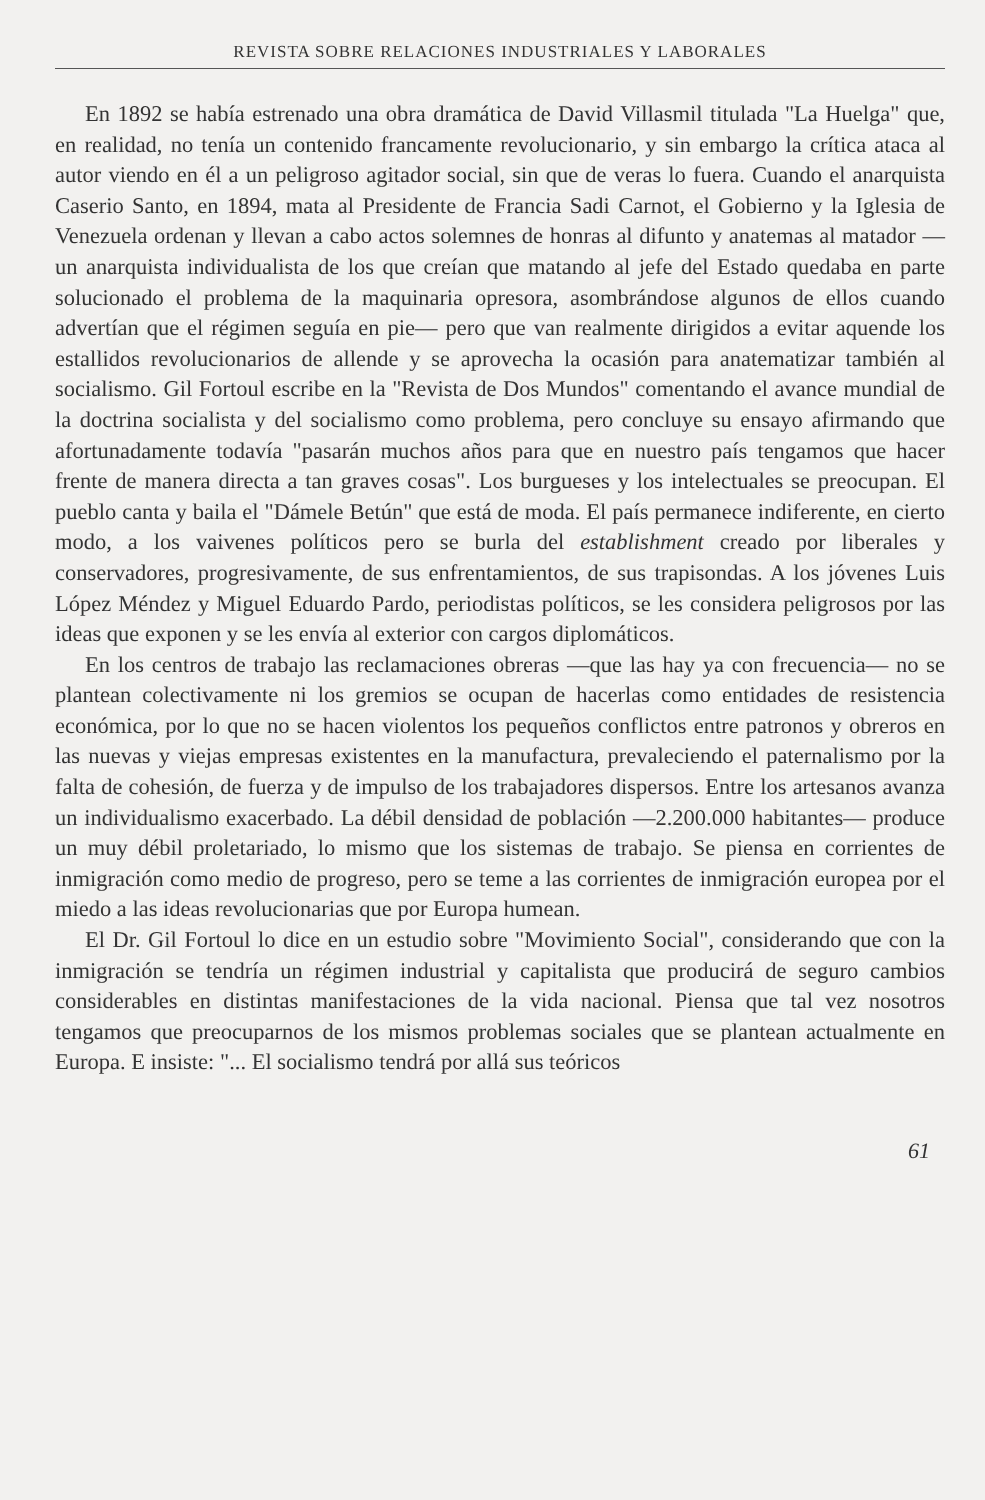REVISTA SOBRE RELACIONES INDUSTRIALES Y LABORALES
En 1892 se había estrenado una obra dramática de David Villasmil titulada "La Huelga" que, en realidad, no tenía un contenido francamente revolucionario, y sin embargo la crítica ataca al autor viendo en él a un peligroso agitador social, sin que de veras lo fuera. Cuando el anarquista Caserio Santo, en 1894, mata al Presidente de Francia Sadi Carnot, el Gobierno y la Iglesia de Venezuela ordenan y llevan a cabo actos solemnes de honras al difunto y anatemas al matador —un anarquista individualista de los que creían que matando al jefe del Estado quedaba en parte solucionado el problema de la maquinaria opresora, asombrándose algunos de ellos cuando advertían que el régimen seguía en pie— pero que van realmente dirigidos a evitar aquende los estallidos revolucionarios de allende y se aprovecha la ocasión para anatematizar también al socialismo. Gil Fortoul escribe en la "Revista de Dos Mundos" comentando el avance mundial de la doctrina socialista y del socialismo como problema, pero concluye su ensayo afirmando que afortunadamente todavía "pasarán muchos años para que en nuestro país tengamos que hacer frente de manera directa a tan graves cosas". Los burgueses y los intelectuales se preocupan. El pueblo canta y baila el "Dámele Betún" que está de moda. El país permanece indiferente, en cierto modo, a los vaivenes políticos pero se burla del establishment creado por liberales y conservadores, progresivamente, de sus enfrentamientos, de sus trapisondas. A los jóvenes Luis López Méndez y Miguel Eduardo Pardo, periodistas políticos, se les considera peligrosos por las ideas que exponen y se les envía al exterior con cargos diplomáticos.
En los centros de trabajo las reclamaciones obreras —que las hay ya con frecuencia— no se plantean colectivamente ni los gremios se ocupan de hacerlas como entidades de resistencia económica, por lo que no se hacen violentos los pequeños conflictos entre patronos y obreros en las nuevas y viejas empresas existentes en la manufactura, prevaleciendo el paternalismo por la falta de cohesión, de fuerza y de impulso de los trabajadores dispersos. Entre los artesanos avanza un individualismo exacerbado. La débil densidad de población —2.200.000 habitantes— produce un muy débil proletariado, lo mismo que los sistemas de trabajo. Se piensa en corrientes de inmigración como medio de progreso, pero se teme a las corrientes de inmigración europea por el miedo a las ideas revolucionarias que por Europa humean.
El Dr. Gil Fortoul lo dice en un estudio sobre "Movimiento Social", considerando que con la inmigración se tendría un régimen industrial y capitalista que producirá de seguro cambios considerables en distintas manifestaciones de la vida nacional. Piensa que tal vez nosotros tengamos que preocuparnos de los mismos problemas sociales que se plantean actualmente en Europa. E insiste: "... El socialismo tendrá por allá sus teóricos
61